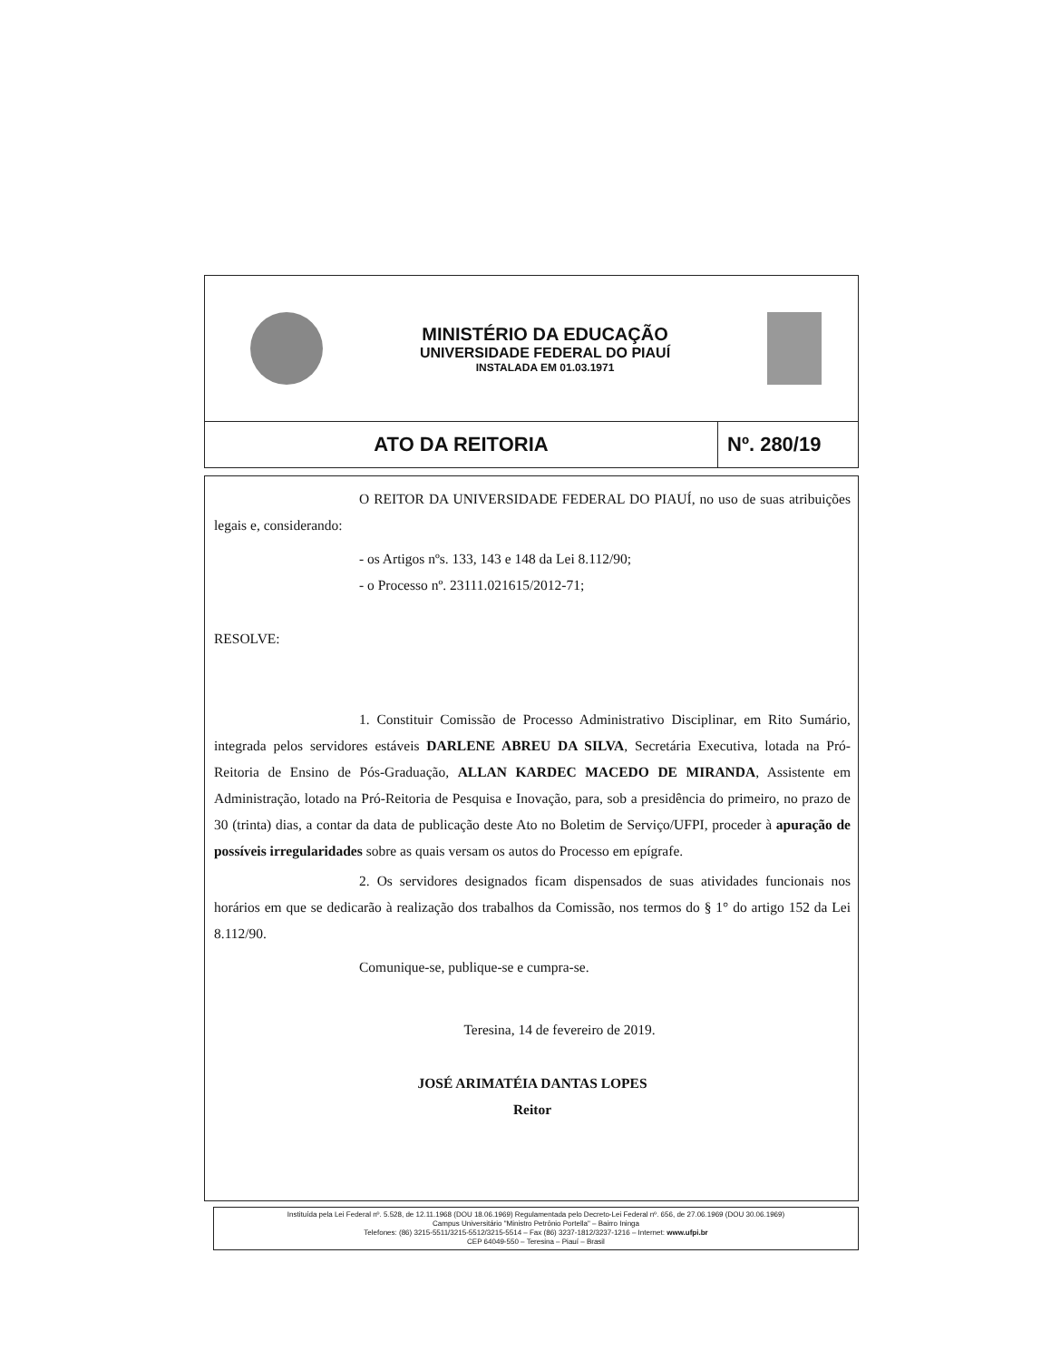MINISTÉRIO DA EDUCAÇÃO
UNIVERSIDADE FEDERAL DO PIAUÍ
INSTALADA EM 01.03.1971
ATO DA REITORIA Nº. 280/19
O REITOR DA UNIVERSIDADE FEDERAL DO PIAUÍ, no uso de suas atribuições legais e, considerando:
- os Artigos nºs. 133, 143 e 148 da Lei 8.112/90;
- o Processo nº. 23111.021615/2012-71;
RESOLVE:
1. Constituir Comissão de Processo Administrativo Disciplinar, em Rito Sumário, integrada pelos servidores estáveis DARLENE ABREU DA SILVA, Secretária Executiva, lotada na Pró-Reitoria de Ensino de Pós-Graduação, ALLAN KARDEC MACEDO DE MIRANDA, Assistente em Administração, lotado na Pró-Reitoria de Pesquisa e Inovação, para, sob a presidência do primeiro, no prazo de 30 (trinta) dias, a contar da data de publicação deste Ato no Boletim de Serviço/UFPI, proceder à apuração de possíveis irregularidades sobre as quais versam os autos do Processo em epígrafe.
2. Os servidores designados ficam dispensados de suas atividades funcionais nos horários em que se dedicarão à realização dos trabalhos da Comissão, nos termos do § 1° do artigo 152 da Lei 8.112/90.
Comunique-se, publique-se e cumpra-se.
Teresina, 14 de fevereiro de 2019.
JOSÉ ARIMATÉIA DANTAS LOPES
Reitor
Instituída pela Lei Federal nº. 5.528, de 12.11.1968 (DOU 18.06.1969) Regulamentada pelo Decreto-Lei Federal nº. 656, de 27.06.1969 (DOU 30.06.1969)
Campus Universitário "Ministro Petrônio Portella" – Bairro Ininga
Telefones: (86) 3215-5511/3215-5512/3215-5514 – Fax (86) 3237-1812/3237-1216 – Internet: www.ufpi.br
CEP 64049-550 – Teresina – Piauí – Brasil